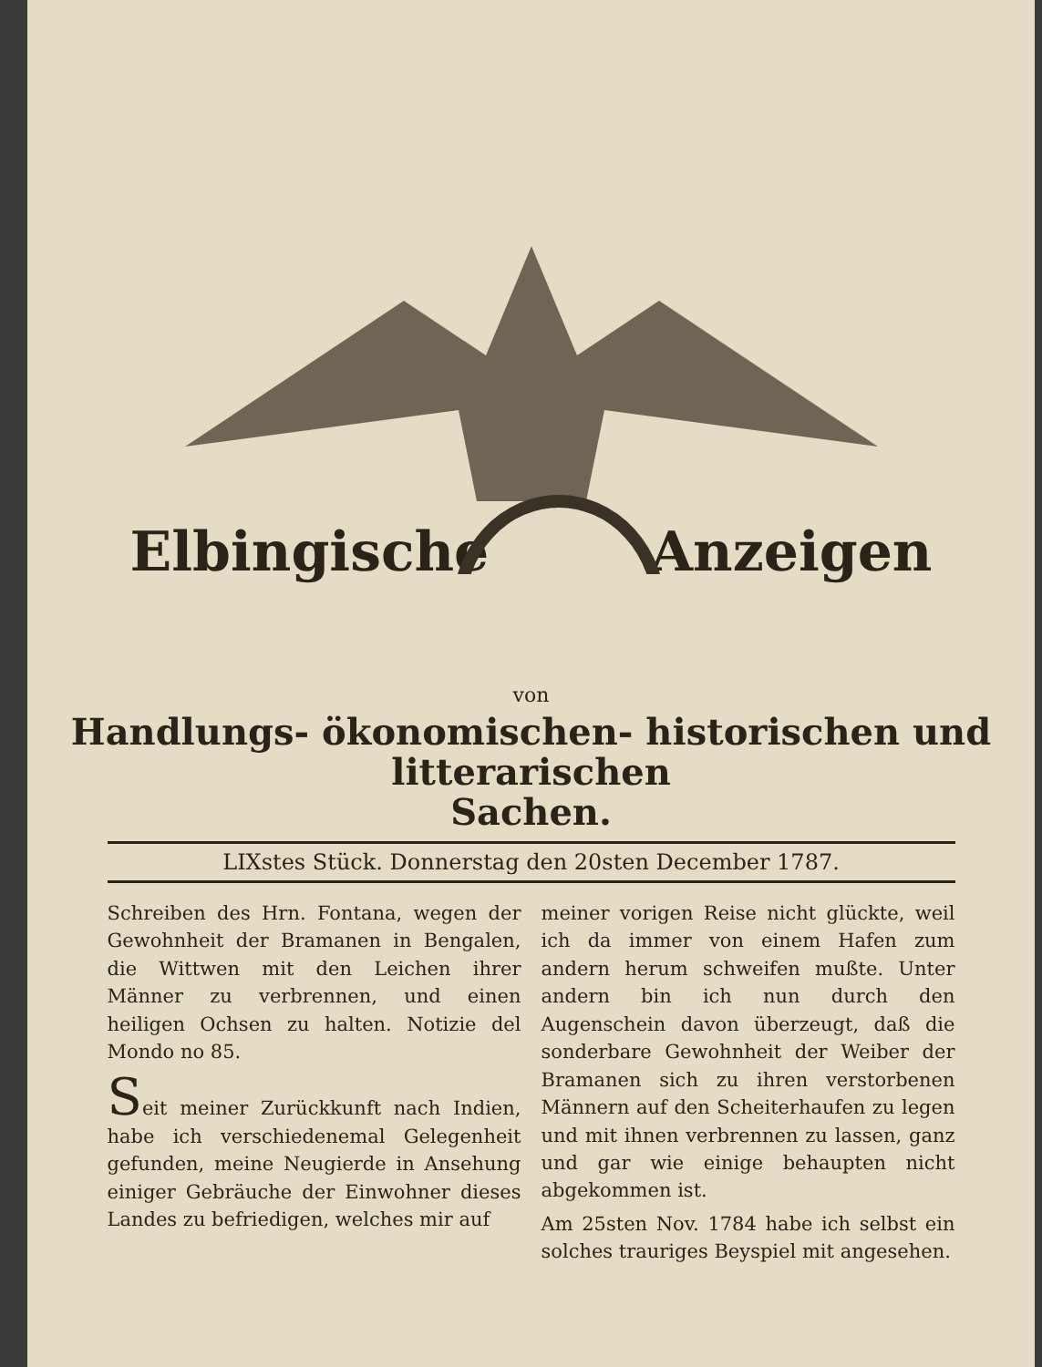Elbingische Anzeigen
von
Handlungs- ökonomischen- historischen und litterarischen
Sachen.
LIXstes Stück. Donnerstag den 20sten December 1787.
Schreiben des Hrn. Fontana, wegen der Gewohnheit der Bramanen in Bengalen, die Wittwen mit den Leichen ihrer Männer zu verbrennen, und einen heiligen Ochsen zu halten. Notizie del Mondo no 85.
Seit meiner Zurückkunft nach Indien, habe ich verschiedenemal Gelegenheit gefunden, meine Neugierde in Ansehung einiger Gebräuche der Einwohner dieses Landes zu befriedigen, welches mir auf
meiner vorigen Reise nicht glückte, weil ich da immer von einem Hafen zum andern herum schweifen mußte. Unter andern bin ich nun durch den Augenschein davon überzeugt, daß die sonderbare Gewohnheit der Weiber der Bramanen sich zu ihren verstorbenen Männern auf den Scheiterhaufen zu legen und mit ihnen verbrennen zu lassen, ganz und gar wie einige behaupten nicht abgekommen ist.
Am 25sten Nov. 1784 habe ich selbst ein solches trauriges Beyspiel mit angesehen.